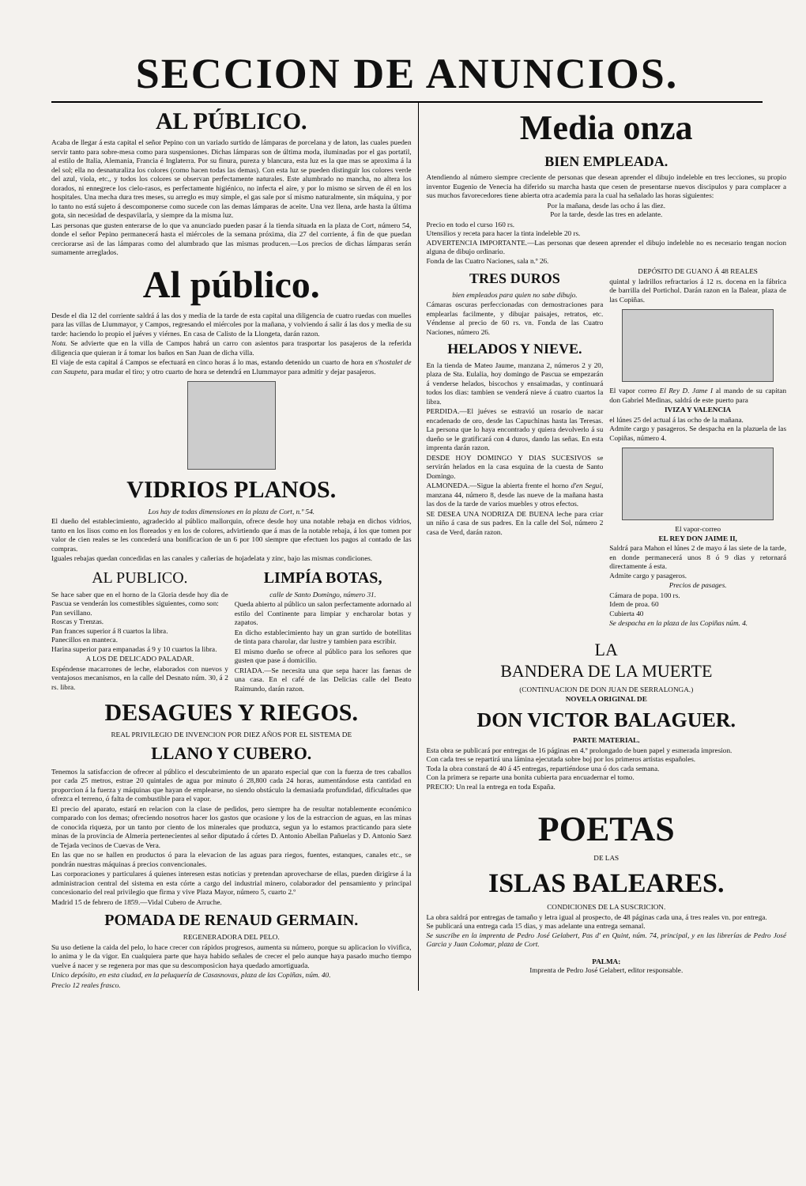SECCION DE ANUNCIOS.
AL PÚBLICO.
Acaba de llegar á esta capital el señor Pepino con un variado surtido de lámparas de porcelana y de laton, las cuales pueden servir tanto para sobre-mesa como para suspensiones. Dichas lámparas son de última moda, iluminadas por el gas portatil, al estilo de Italia, Alemania, Francia é Inglaterra. Por su finura, pureza y blancura, esta luz es la que mas se aproxima á la del sol; ella no desnaturaliza los colores (como hacen todas las demas). Con esta luz se pueden distinguir los colores verde del azul, viola, etc., y todos los colores se observan perfectamente naturales. Este alumbrado no mancha, no altera los dorados, ni ennegrece los cielo-rasos, es perfectamente higiénico, no infecta el aire, y por lo mismo se sirven de él en los hospitales. Una mecha dura tres meses, su arreglo es muy simple, el gas sale por sí mismo naturalmente, sin máquina, y por lo tanto no está sujeto á descomponerse como sucede con las demas lámparas de aceite. Una vez llena, arde hasta la última gota, sin necesidad de despavilarla, y siempre da la misma luz.
Las personas que gusten enterarse de lo que va anunciado pueden pasar á la tienda situada en la plaza de Cort, número 54, donde el señor Pepino permanecerá hasta el miércoles de la semana próxima, dia 27 del corriente, á fin de que puedan cerciorarse asi de las lámparas como del alumbrado que las mismas producen.—Los precios de dichas lámparas serán sumamente arreglados.
Al público.
Desde el dia 12 del corriente saldrá á las dos y media de la tarde de esta capital una diligencia de cuatro ruedas con muelles para las villas de Llummayor, y Campos, regresando el miércoles por la mañana, y volviendo á salir á las dos y media de su tarde: haciendo lo propio el juéves y viérnes. En casa de Calisto de la Llongeta, darán razon.
Nota. Se advierte que en la villa de Campos habrá un carro con asientos para trasportar los pasajeros de la referida diligencia que quieran ir á tomar los baños en San Juan de dicha villa.
El viaje de esta capital á Campos se efectuará en cinco horas á lo mas, estando detenido un cuarto de hora en s'hostalet de can Saupeta, para mudar el tiro; y otro cuarto de hora se detendrá en Llummayor para admitir y dejar pasajeros.
VIDRIOS PLANOS.
Los hay de todas dimensiones en la plaza de Cort, n.º 54.
El dueño del establecimiento, agradecido al público mallorquin, ofrece desde hoy una notable rebaja en dichos vidrios, tanto en los lisos como en los floreados y en los de colores, advirtiendo que á mas de la notable rebaja, á los que tomen por valor de cien reales se les concederá una bonificacion de un 6 por 100 siempre que efectuen los pagos al contado de las compras.
Iguales rebajas quedan concedidas en las canales y cañerias de hojadelata y zinc, bajo las mismas condiciones.
AL PUBLICO.
Se hace saber que en el horno de la Gloria desde hoy dia de Pascua se venderán los comestibles siguientes, como son:
Pan sevillano.
Roscas y Trenzas.
Pan frances superior á 8 cuartos la libra.
Panecillos en manteca.
Harina superior para empanadas á 9 y 10 cuartos la libra.
A LOS DE DELICADO PALADAR.
Espéndense macarrones de leche, elaborados con nuevos y ventajosos mecanismos, en la calle del Desnato núm. 30, á 2 rs. libra.
LIMPÍA BOTAS,
calle de Santo Domingo, número 31.
Queda abierto al público un salon perfectamente adornado al estilo del Continente para limpiar y encharolar botas y zapatos.
En dicho establecimiento hay un gran surtido de botellitas de tinta para charolar, dar lustre y tambien para escribir.
El mismo dueño se ofrece al público para los señores que gusten que pase á domicilio.
CRIADA.—Se necesita una que sepa hacer las faenas de una casa. En el café de las Delicias calle del Beato Raimundo, darán razon.
DESAGUES Y RIEGOS.
REAL PRIVILEGIO DE INVENCION POR DIEZ AÑOS POR EL SISTEMA DE
LLANO Y CUBERO.
Tenemos la satisfaccion de ofrecer al público el descubrimiento de un aparato especial que con la fuerza de tres caballos por cada 25 metros, estrae 20 quintales de agua por minuto ó 28,800 cada 24 horas, aumentándose esta cantidad en proporcion á la fuerza y máquinas que hayan de emplearse, no siendo obstáculo la demasiada profundidad, dificultades que ofrezca el terreno, ó falta de combustible para el vapor.
El precio del aparato, estará en relacion con la clase de pedidos, pero siempre ha de resultar notablemente económico comparado con los demas; ofreciendo nosotros hacer los gastos que ocasione y los de la estraccion de aguas, en las minas de conocida riqueza, por un tanto por ciento de los minerales que produzca, segun ya lo estamos practicando para siete minas de la provincia de Almeria pertenecientes al señor diputado á córtes D. Antonio Abellan Pañuelas y D. Antonio Saez de Tejada vecinos de Cuevas de Vera.
En las que no se hallen en productos ó para la elevacion de las aguas para riegos, fuentes, estanques, canales etc., se pondrán nuestras máquinas á precios convencionales.
Las corporaciones y particulares á quienes interesen estas noticias y pretendan aprovecharse de ellas, pueden dirigirse á la administracion central del sistema en esta córte a cargo del industrial minero, colaborador del pensamiento y principal concesionario del real privilegio que firma y vive Plaza Mayor, número 5, cuarto 2.º
Madrid 15 de febrero de 1859.—Vidal Cubero de Arruche.
POMADA DE RENAUD GERMAIN.
REGENERADORA DEL PELO.
Su uso detiene la caida del pelo, lo hace crecer con rápidos progresos, aumenta su número, porque su aplicacion lo vivifica, lo anima y le da vigor. En cualquiera parte que haya habido señales de crecer el pelo aunque haya pasado mucho tiempo vuelve á nacer y se regenera por mas que su descomposicion haya quedado amortiguada.
Unico depósito, en esta ciudad, en la peluquería de Casasnovas, plaza de las Copiñas, núm. 40.
Precio 12 reales frasco.
Media onza
BIEN EMPLEADA.
Atendiendo al número siempre creciente de personas que desean aprender el dibujo indeleble en tres lecciones, su propio inventor Eugenio de Venecia ha diferido su marcha hasta que cesen de presentarse nuevos discipulos y para complacer a sus muchos favorecedores tiene abierta otra academia para la cual ha señalado las horas siguientes:
Por la mañana, desde las ocho á las diez.
Por la tarde, desde las tres en adelante.
Precio en todo el curso 160 rs.
Utensilios y receta para hacer la tinta indeleble 20 rs.
ADVERTENCIA IMPORTANTE.—Las personas que deseen aprender el dibujo indeleble no es necesario tengan nocion alguna de dibujo ordinario.
Fonda de las Cuatro Naciones, sala n.º 26.
TRES DUROS
bien empleados para quien no sabe dibujo.
Cámaras oscuras perfeccionadas con demostraciones para emplearlas facilmente, y dibujar paisajes, retratos, etc. Véndense al precio de 60 rs. vn. Fonda de las Cuatro Naciones, número 26.
HELADOS Y NIEVE.
En la tienda de Mateo Jaume, manzana 2, números 2 y 20, plaza de Sta. Eulalia, hoy domingo de Pascua se empezarán á venderse helados, biscochos y ensaimadas, y continuará todos los dias: tambien se venderá nieve á cuatro cuartos la libra.
PERDIDA.—El juéves se estravió un rosario de nacar encadenado de oro, desde las Capuchinas hasta las Teresas. La persona que lo haya encontrado y quiera devolverlo á su dueño se le gratificará con 4 duros, dando las señas. En esta imprenta darán razon.
DESDE HOY DOMINGO Y DIAS SUCESIVOS se servirán helados en la casa esquina de la cuesta de Santo Domingo.
ALMONEDA.—Sigue la abierta frente el horno d'en Segui, manzana 44, número 8, desde las nueve de la mañana hasta las dos de la tarde de varios muebles y otros efectos.
SE DESEA UNA NODRIZA DE BUENA leche para criar un niño á casa de sus padres. En la calle del Sol, número 2 casa de Verd, darán razon.
DEPÓSITO DE GUANO Á 48 REALES
quintal y ladrillos refractarios á 12 rs. docena en la fábrica de barrilla del Portichol. Darán razon en la Balear, plaza de las Copiñas.
El vapor correo El Rey D. Jame I al mando de su capitan don Gabriel Medinas, saldrá de este puerto para
IVIZA Y VALENCIA
el lúnes 25 del actual á las ocho de la mañana.
Admite cargo y pasageros. Se despacha en la plazuela de las Copiñas, número 4.
El vapor-correo
EL REY DON JAIME II,
Saldrá para Mahon el lúnes 2 de mayo á las siete de la tarde, en donde permanecerá unos 8 ó 9 dias y retornará directamente á esta.
Admite cargo y pasageros.
Precios de pasages.
Cámara de popa. 100 rs.
Idem de proa. 60
Cubierta 40
Se despacha en la plaza de las Copiñas núm. 4.
LA
BANDERA DE LA MUERTE
(CONTINUACION DE DON JUAN DE SERRALONGA.)
NOVELA ORIGINAL DE
DON VICTOR BALAGUER.
PARTE MATERIAL.
Esta obra se publicará por entregas de 16 páginas en 4.º prolongado de buen papel y esmerada impresion.
Con cada tres se repartirá una lámina ejecutada sobre boj por los primeros artistas españoles.
Toda la obra constará de 40 á 45 entregas, repartiéndose una ó dos cada semana.
Con la primera se reparte una bonita cubierta para encuadernar el tomo.
PRECIO: Un real la entrega en toda España.
POETAS
DE LAS
ISLAS BALEARES.
CONDICIONES DE LA SUSCRICION.
La obra saldrá por entregas de tamaño y letra igual al prospecto, de 48 páginas cada una, á tres reales vn. por entrega.
Se publicará una entrega cada 15 dias, y mas adelante una entrega semanal.
Se suscribe en la imprenta de Pedro José Gelabert, Pas d' en Quint, núm. 74, principal, y en las librerías de Pedro José Garcia y Juan Colomar, plaza de Cort.
PALMA:
Imprenta de Pedro José Gelabert, editor responsable.